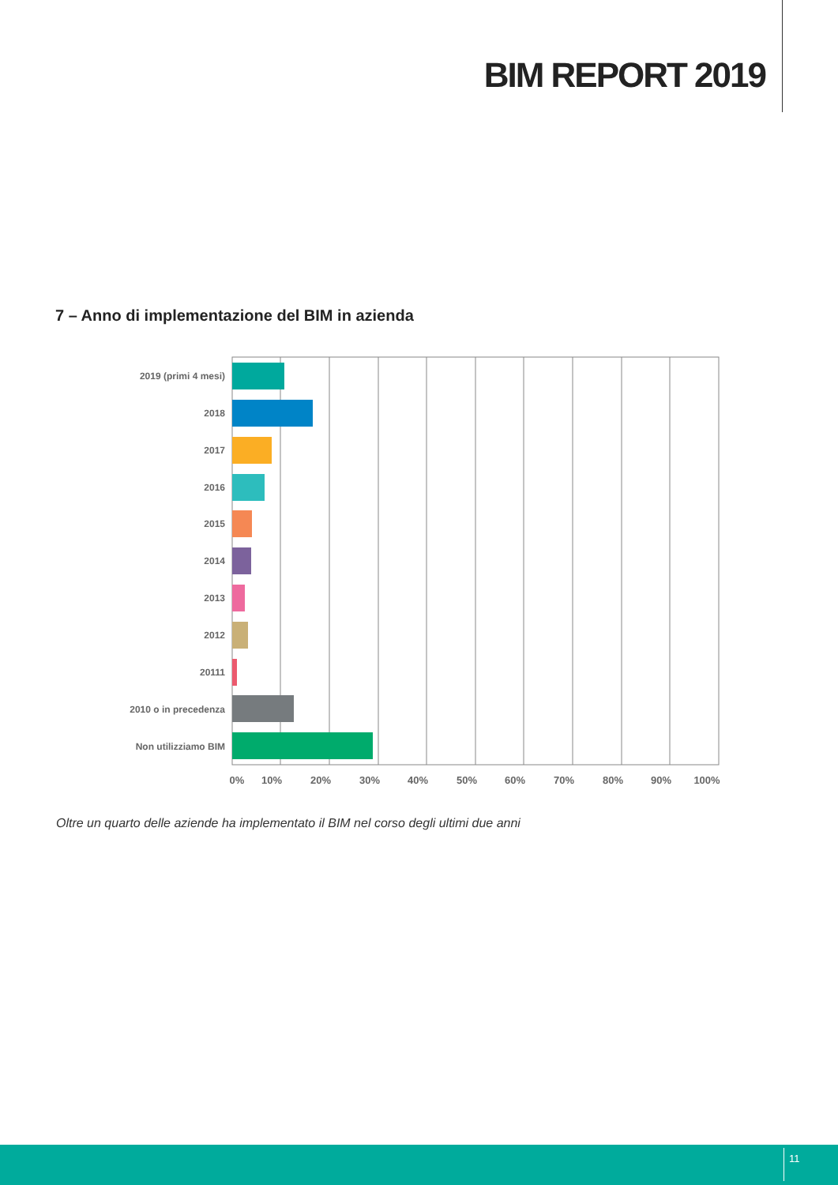BIM REPORT 2019
7 – Anno di implementazione del BIM in azienda
2019 (primi 4 mesi)
2018
2017
2016
2015
2014
2013
2012
20111
2010 o in precedenza
Non utilizziamo BIM
0%
10%
20%
30%
40%
50%
60%
70%
80%
90%
100%
Oltre un quarto delle aziende ha implementato il BIM nel corso degli ultimi due anni
11